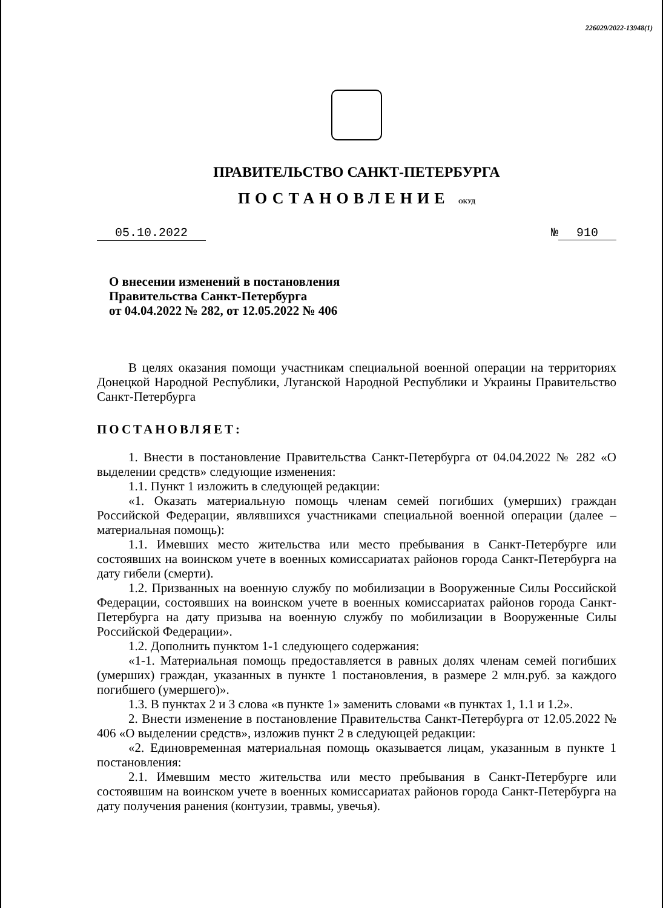226029/2022-13948(1)
ПРАВИТЕЛЬСТВО САНКТ-ПЕТЕРБУРГА
ПОСТАНОВЛЕНИЕ ОКУД
05.10.2022 № 910
О внесении изменений в постановления
Правительства Санкт-Петербурга
от 04.04.2022 № 282, от 12.05.2022 № 406
В целях оказания помощи участникам специальной военной операции на территориях Донецкой Народной Республики, Луганской Народной Республики и Украины Правительство Санкт-Петербурга
ПОСТАНОВЛЯЕТ:
1. Внести в постановление Правительства Санкт-Петербурга от 04.04.2022 № 282 «О выделении средств» следующие изменения:
1.1. Пункт 1 изложить в следующей редакции:
«1. Оказать материальную помощь членам семей погибших (умерших) граждан Российской Федерации, являвшихся участниками специальной военной операции (далее – материальная помощь):
1.1. Имевших место жительства или место пребывания в Санкт-Петербурге или состоявших на воинском учете в военных комиссариатах районов города Санкт-Петербурга на дату гибели (смерти).
1.2. Призванных на военную службу по мобилизации в Вооруженные Силы Российской Федерации, состоявших на воинском учете в военных комиссариатах районов города Санкт-Петербурга на дату призыва на военную службу по мобилизации в Вооруженные Силы Российской Федерации».
1.2. Дополнить пунктом 1-1 следующего содержания:
«1-1. Материальная помощь предоставляется в равных долях членам семей погибших (умерших) граждан, указанных в пункте 1 постановления, в размере 2 млн.руб. за каждого погибшего (умершего)».
1.3. В пунктах 2 и 3 слова «в пункте 1» заменить словами «в пунктах 1, 1.1 и 1.2».
2. Внести изменение в постановление Правительства Санкт-Петербурга от 12.05.2022 № 406 «О выделении средств», изложив пункт 2 в следующей редакции:
«2. Единовременная материальная помощь оказывается лицам, указанным в пункте 1 постановления:
2.1. Имевшим место жительства или место пребывания в Санкт-Петербурге или состоявшим на воинском учете в военных комиссариатах районов города Санкт-Петербурга на дату получения ранения (контузии, травмы, увечья).